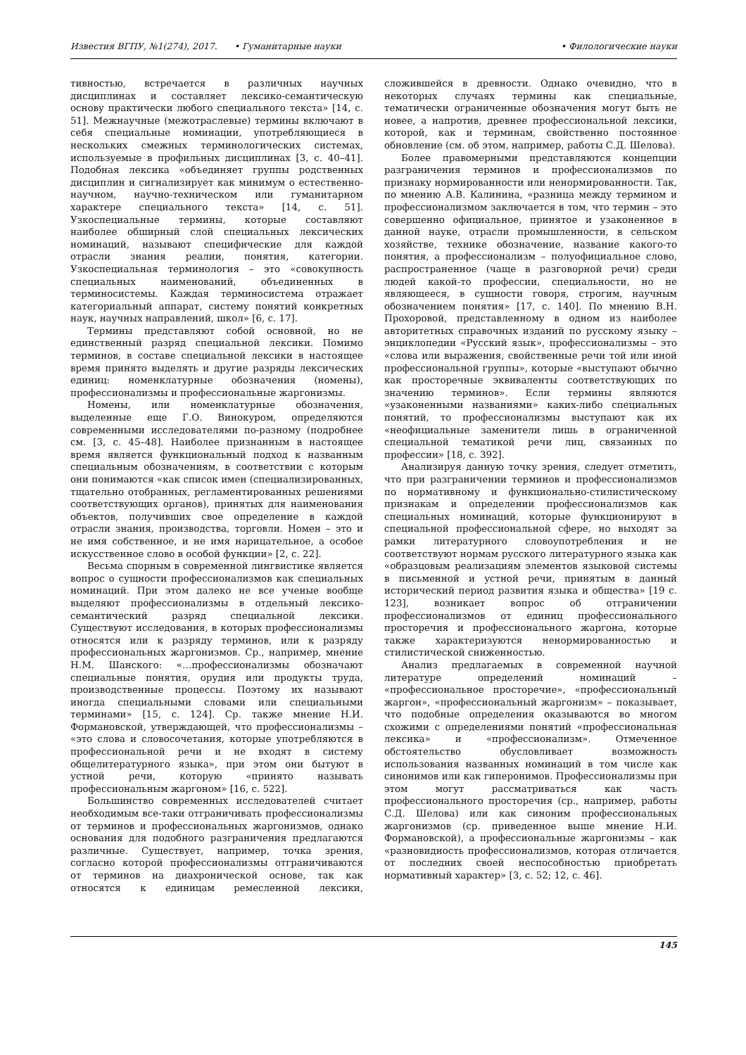Известия ВГПУ, №1(274), 2017. • Гуманитарные науки
• Филологические науки
тивностью, встречается в различных научных дисциплинах и составляет лексико-семантическую основу практически любого специального текста» [14, с. 51]. Межнаучные (межотраслевые) термины включают в себя специальные номинации, употребляющиеся в нескольких смежных терминологических системах, используемые в профильных дисциплинах [3, с. 40–41]. Подобная лексика «объединяет группы родственных дисциплин и сигнализирует как минимум о естественно-научном, научно-техническом или гуманитарном характере специального текста» [14, с. 51]. Узкоспециальные термины, которые составляют наиболее обширный слой специальных лексических номинаций, называют специфические для каждой отрасли знания реалии, понятия, категории. Узкоспециальная терминология – это «совокупность специальных наименований, объединенных в терминосистемы. Каждая терминосистема отражает категориальный аппарат, систему понятий конкретных наук, научных направлений, школ» [6, с. 17].
Термины представляют собой основной, но не единственный разряд специальной лексики. Помимо терминов, в составе специальной лексики в настоящее время принято выделять и другие разряды лексических единиц: номенклатурные обозначения (номены), профессионализмы и профессиональные жаргонизмы.
Номены, или номенклатурные обозначения, выделенные еще Г.О. Винокуром, определяются современными исследователями по-разному (подробнее см. [3, с. 45–48]. Наиболее признанным в настоящее время является функциональный подход к названным специальным обозначениям, в соответствии с которым они понимаются «как список имен (специализированных, тщательно отобранных, регламентированных решениями соответствующих органов), принятых для наименования объектов, получивших свое определение в каждой отрасли знания, производства, торговли. Номен – это и не имя собственное, и не имя нарицательное, а особое искусственное слово в особой функции» [2, с. 22].
Весьма спорным в современной лингвистике является вопрос о сущности профессионализмов как специальных номинаций. При этом далеко не все ученые вообще выделяют профессионализмы в отдельный лексико-семантический разряд специальной лексики. Существуют исследования, в которых профессионализмы относятся или к разряду терминов, или к разряду профессиональных жаргонизмов. Ср., например, мнение Н.М. Шанского: «…профессионализмы обозначают специальные понятия, орудия или продукты труда, производственные процессы. Поэтому их называют иногда специальными словами или специальными терминами» [15, с. 124]. Ср. также мнение Н.И. Формановской, утверждающей, что профессионализмы – «это слова и словосочетания, которые употребляются в профессиональной речи и не входят в систему общелитературного языка», при этом они бытуют в устной речи, которую «принято называть профессиональным жаргоном» [16, с. 522].
Большинство современных исследователей считает необходимым все-таки отграничивать профессионализмы от терминов и профессиональных жаргонизмов, однако основания для подобного разграничения предлагаются различные. Существует, например, точка зрения, согласно которой профессионализмы отграничиваются от терминов на диахронической основе, так как относятся к единицам ремесленной лексики, сложившейся в древности. Однако очевидно, что в некоторых случаях термины как специальные, тематически ограниченные обозначения могут быть не новее, а напротив, древнее профессиональной лексики, которой, как и терминам, свойственно постоянное обновление (см. об этом, например, работы С.Д. Шелова).
Более правомерными представляются концепции разграничения терминов и профессионализмов по признаку нормированности или ненормированности. Так, по мнению А.В. Калинина, «разница между термином и профессионализмом заключается в том, что термин – это совершенно официальное, принятое и узаконенное в данной науке, отрасли промышленности, в сельском хозяйстве, технике обозначение, название какого-то понятия, а профессионализм – полуофициальное слово, распространенное (чаще в разговорной речи) среди людей какой-то профессии, специальности, но не являющееся, в сущности говоря, строгим, научным обозначением понятия» [17, с. 140]. По мнению В.Н. Прохоровой, представленному в одном из наиболее авторитетных справочных изданий по русскому языку – энциклопедии «Русский язык», профессионализмы – это «слова или выражения, свойственные речи той или иной профессиональной группы», которые «выступают обычно как просторечные эквиваленты соответствующих по значению терминов». Если термины являются «узаконенными названиями» каких-либо специальных понятий, то профессионализмы выступают как их «неофициальные заменители лишь в ограниченной специальной тематикой речи лиц, связанных по профессии» [18, с. 392].
Анализируя данную точку зрения, следует отметить, что при разграничении терминов и профессионализмов по нормативному и функционально-стилистическому признакам и определении профессионализмов как специальных номинаций, которые функционируют в специальной профессиональной сфере, но выходят за рамки литературного словоупотребления и не соответствуют нормам русского литературного языка как «образцовым реализациям элементов языковой системы в письменной и устной речи, принятым в данный исторический период развития языка и общества» [19 с. 123], возникает вопрос об отграничении профессионализмов от единиц профессионального просторечия и профессионального жаргона, которые также характеризуются ненормированностью и стилистической сниженностью.
Анализ предлагаемых в современной научной литературе определений номинаций – «профессиональное просторечие», «профессиональный жаргон», «профессиональный жаргонизм» – показывает, что подобные определения оказываются во многом схожими с определениями понятий «профессиональная лексика» и «профессионализм». Отмеченное обстоятельство обусловливает возможность использования названных номинаций в том числе как синонимов или как гиперонимов. Профессионализмы при этом могут рассматриваться как часть профессионального просторечия (ср., например, работы С.Д. Шелова) или как синоним профессиональных жаргонизмов (ср. приведенное выше мнение Н.И. Формановской), а профессиональные жаргонизмы – как «разновидность профессионализмов, которая отличается от последних своей неспособностью приобретать нормативный характер» [3, с. 52; 12, с. 46].
145